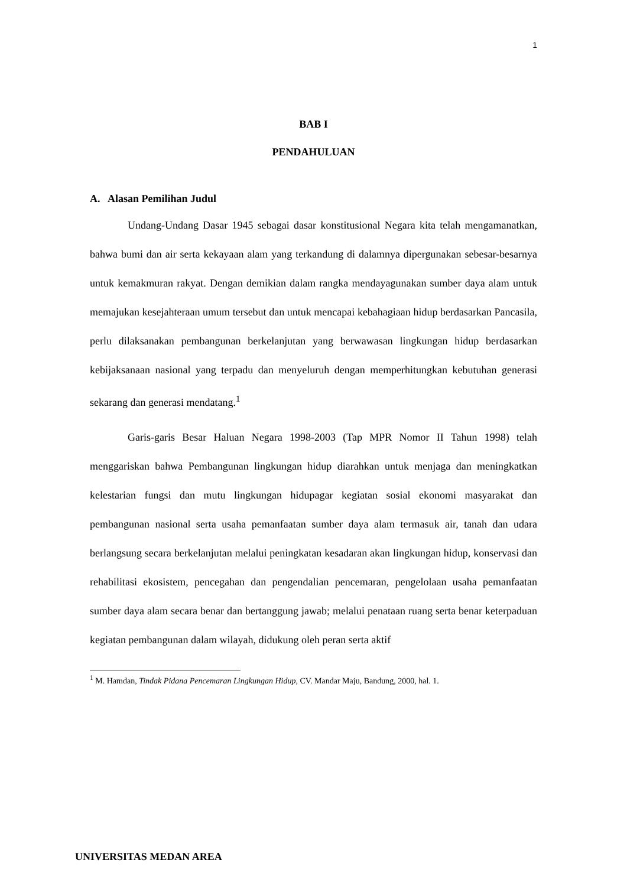1
BAB I
PENDAHULUAN
A. Alasan Pemilihan Judul
Undang-Undang Dasar 1945 sebagai dasar konstitusional Negara kita telah mengamanatkan, bahwa bumi dan air serta kekayaan alam yang terkandung di dalamnya dipergunakan sebesar-besarnya untuk kemakmuran rakyat. Dengan demikian dalam rangka mendayagunakan sumber daya alam untuk memajukan kesejahteraan umum tersebut dan untuk mencapai kebahagiaan hidup berdasarkan Pancasila, perlu dilaksanakan pembangunan berkelanjutan yang berwawasan lingkungan hidup berdasarkan kebijaksanaan nasional yang terpadu dan menyeluruh dengan memperhitungkan kebutuhan generasi sekarang dan generasi mendatang.<sup>1</sup>
Garis-garis Besar Haluan Negara 1998-2003 (Tap MPR Nomor II Tahun 1998) telah menggariskan bahwa Pembangunan lingkungan hidup diarahkan untuk menjaga dan meningkatkan kelestarian fungsi dan mutu lingkungan hidupagar kegiatan sosial ekonomi masyarakat dan pembangunan nasional serta usaha pemanfaatan sumber daya alam termasuk air, tanah dan udara berlangsung secara berkelanjutan melalui peningkatan kesadaran akan lingkungan hidup, konservasi dan rehabilitasi ekosistem, pencegahan dan pengendalian pencemaran, pengelolaan usaha pemanfaatan sumber daya alam secara benar dan bertanggung jawab; melalui penataan ruang serta benar keterpaduan kegiatan pembangunan dalam wilayah, didukung oleh peran serta aktif
<sup>1</sup> M. Hamdan, Tindak Pidana Pencemaran Lingkungan Hidup, CV. Mandar Maju, Bandung, 2000, hal. 1.
UNIVERSITAS MEDAN AREA